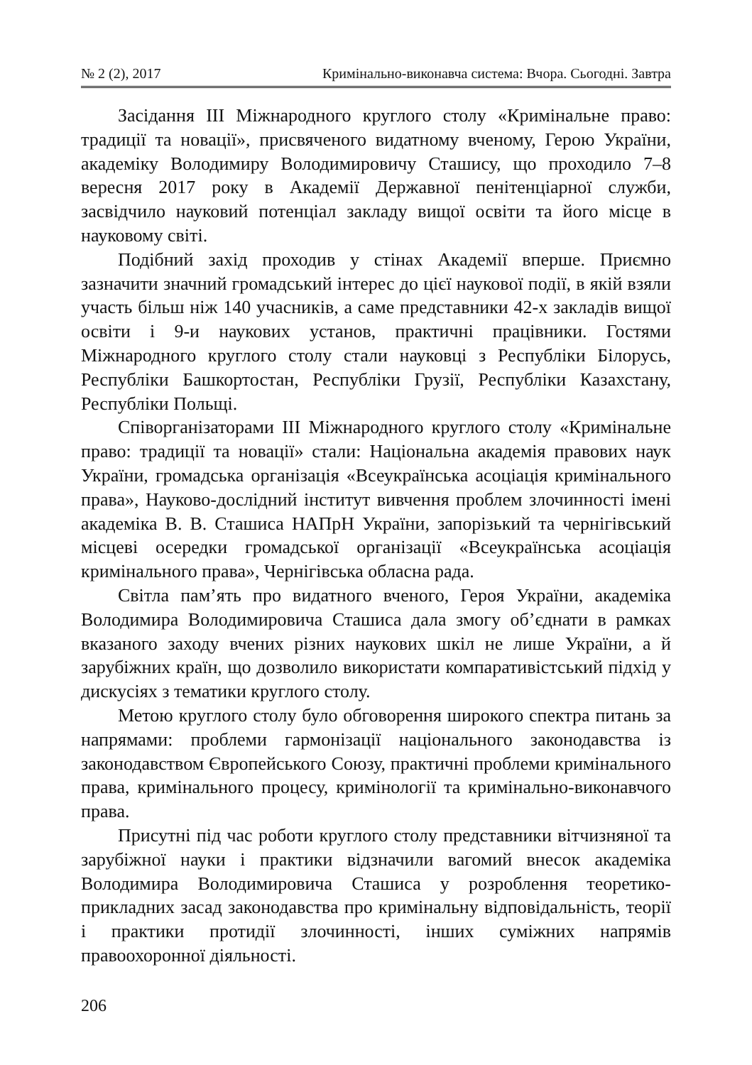№ 2 (2), 2017 Кримінально-виконавча система: Вчора. Сьогодні. Завтра
Засідання III Міжнародного круглого столу «Кримінальне право: традиції та новації», присвяченого видатному вченому, Герою України, академіку Володимиру Володимировичу Сташису, що проходило 7–8 вересня 2017 року в Академії Державної пенітенціарної служби, засвідчило науковий потенціал закладу вищої освіти та його місце в науковому світі.
Подібний захід проходив у стінах Академії вперше. Приємно зазначити значний громадський інтерес до цієї наукової події, в якій взяли участь більш ніж 140 учасників, а саме представники 42-х закладів вищої освіти і 9-и наукових установ, практичні працівники. Гостями Міжнародного круглого столу стали науковці з Республіки Білорусь, Республіки Башкортостан, Республіки Грузії, Республіки Казахстану, Республіки Польщі.
Співорганізаторами III Міжнародного круглого столу «Кримінальне право: традиції та новації» стали: Національна академія правових наук України, громадська організація «Всеукраїнська асоціація кримінального права», Науково-дослідний інститут вивчення проблем злочинності імені академіка В. В. Сташиса НАПрН України, запорізький та чернігівський місцеві осередки громадської організації «Всеукраїнська асоціація кримінального права», Чернігівська обласна рада.
Світла пам’ять про видатного вченого, Героя України, академіка Володимира Володимировича Сташиса дала змогу об’єднати в рамках вказаного заходу вчених різних наукових шкіл не лише України, а й зарубіжних країн, що дозволило використати компаративістський підхід у дискусіях з тематики круглого столу.
Метою круглого столу було обговорення широкого спектра питань за напрямами: проблеми гармонізації національного законодавства із законодавством Європейського Союзу, практичні проблеми кримінального права, кримінального процесу, кримінології та кримінально-виконавчого права.
Присутні під час роботи круглого столу представники вітчизняної та зарубіжної науки і практики відзначили вагомий внесок академіка Володимира Володимировича Сташиса у розроблення теоретико-прикладних засад законодавства про кримінальну відповідальність, теорії і практики протидії злочинності, інших суміжних напрямів правоохоронної діяльності.
206